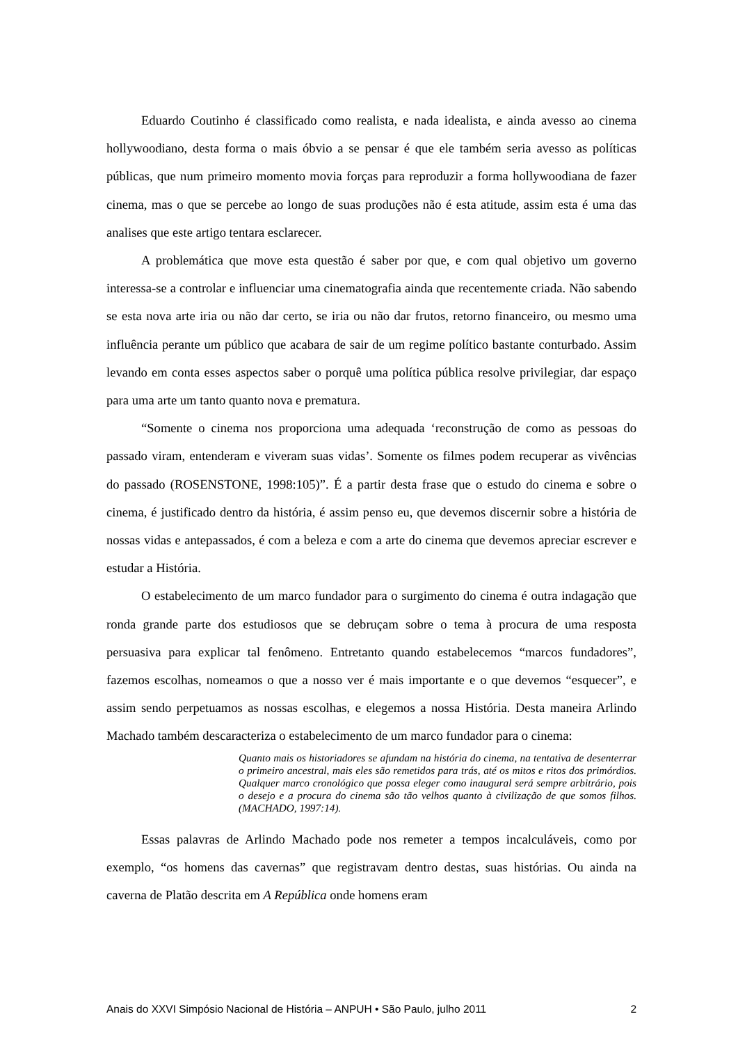Eduardo Coutinho é classificado como realista, e nada idealista, e ainda avesso ao cinema hollywoodiano, desta forma o mais óbvio a se pensar é que ele também seria avesso as políticas públicas, que num primeiro momento movia forças para reproduzir a forma hollywoodiana de fazer cinema, mas o que se percebe ao longo de suas produções não é esta atitude, assim esta é uma das analises que este artigo tentara esclarecer.
A problemática que move esta questão é saber por que, e com qual objetivo um governo interessa-se a controlar e influenciar uma cinematografia ainda que recentemente criada. Não sabendo se esta nova arte iria ou não dar certo, se iria ou não dar frutos, retorno financeiro, ou mesmo uma influência perante um público que acabara de sair de um regime político bastante conturbado. Assim levando em conta esses aspectos saber o porquê uma política pública resolve privilegiar, dar espaço para uma arte um tanto quanto nova e prematura.
“Somente o cinema nos proporciona uma adequada ‘reconstrução de como as pessoas do passado viram, entenderam e viveram suas vidas’. Somente os filmes podem recuperar as vivências do passado (ROSENSTONE, 1998:105)”. É a partir desta frase que o estudo do cinema e sobre o cinema, é justificado dentro da história, é assim penso eu, que devemos discernir sobre a história de nossas vidas e antepassados, é com a beleza e com a arte do cinema que devemos apreciar escrever e estudar a História.
O estabelecimento de um marco fundador para o surgimento do cinema é outra indagação que ronda grande parte dos estudiosos que se debruçam sobre o tema à procura de uma resposta persuasiva para explicar tal fenômeno. Entretanto quando estabelecemos “marcos fundadores”, fazemos escolhas, nomeamos o que a nosso ver é mais importante e o que devemos “esquecer”, e assim sendo perpetuamos as nossas escolhas, e elegemos a nossa História. Desta maneira Arlindo Machado também descaracteriza o estabelecimento de um marco fundador para o cinema:
Quanto mais os historiadores se afundam na história do cinema, na tentativa de desenterrar o primeiro ancestral, mais eles são remetidos para trás, até os mitos e ritos dos primórdios. Qualquer marco cronológico que possa eleger como inaugural será sempre arbitrário, pois o desejo e a procura do cinema são tão velhos quanto à civilização de que somos filhos. (MACHADO, 1997:14).
Essas palavras de Arlindo Machado pode nos remeter a tempos incalculáveis, como por exemplo, “os homens das cavernas” que registravam dentro destas, suas histórias. Ou ainda na caverna de Platão descrita em A República onde homens eram
Anais do XXVI Simpósio Nacional de História – ANPUH • São Paulo, julho 2011 2